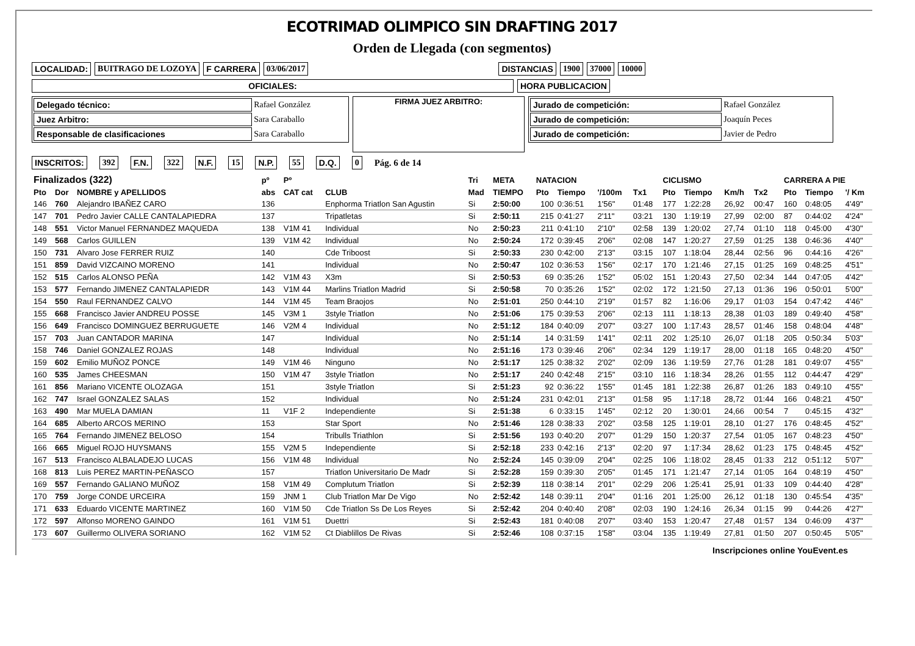ECOTRIMAD OLIMPICO SIN DRAFTING 2017
Orden de Llegada (con segmentos)
LOCALIDAD: BUITRAGO DE LOZOYA F CARRERA 03/06/2017 DISTANCIAS 1900 37000 10000
OFICIALES: HORA PUBLICACION
| Delegado técnico: | Rafael González |
| Juez Arbitro: | Sara Caraballo |
| Responsable de clasificaciones | Sara Caraballo |
FIRMA JUEZ ARBITRO:
| Jurado de competición: | Rafael González |
| Jurado de competición: | Joaquín Peces |
| Jurado de competición: | Javier de Pedro |
INSCRITOS: 392 F.N. 322 N.F. 15 N.P. 55 D.Q. 0 Pág. 6 de 14
| Finalizados (322) | | | pº | Pº | | Tri | META | NATACION | | | | CICLISMO | | | | CARRERA A PIE | | |
| --- | --- | --- | --- | --- | --- | --- | --- | --- | --- | --- | --- | --- | --- | --- | --- | --- | --- | --- |
| Pto | Dor | NOMBRE y APELLIDOS | abs | CAT cat | CLUB | Mad | TIEMPO | Pto | Tiempo | '/100m | Tx1 | Pto | Tiempo | Km/h | Tx2 | Pto | Tiempo | '/ Km |
| 146 | 760 | Alejandro IBAÑEZ CARO | 136 | | Enphorma Triatlon San Agustin | Si | 2:50:00 | 100 | 0:36:51 | 1'56" | 01:48 | 177 | 1:22:28 | 26,92 | 00:47 | 160 | 0:48:05 | 4'49" |
| 147 | 701 | Pedro Javier CALLE CANTALAPIEDRA | 137 | | Tripatletas | Si | 2:50:11 | 215 | 0:41:27 | 2'11" | 03:21 | 130 | 1:19:19 | 27,99 | 02:00 | 87 | 0:44:02 | 4'24" |
| 148 | 551 | Victor Manuel FERNANDEZ MAQUEDA | 138 | V1M 41 | Individual | No | 2:50:23 | 211 | 0:41:10 | 2'10" | 02:58 | 139 | 1:20:02 | 27,74 | 01:10 | 118 | 0:45:00 | 4'30" |
| 149 | 568 | Carlos GUILLEN | 139 | V1M 42 | Individual | No | 2:50:24 | 172 | 0:39:45 | 2'06" | 02:08 | 147 | 1:20:27 | 27,59 | 01:25 | 138 | 0:46:36 | 4'40" |
| 150 | 731 | Alvaro Jose FERRER RUIZ | 140 | | Cde Triboost | Si | 2:50:33 | 230 | 0:42:00 | 2'13" | 03:15 | 107 | 1:18:04 | 28,44 | 02:56 | 96 | 0:44:16 | 4'26" |
| 151 | 859 | David VIZCAINO MORENO | 141 | | Individual | No | 2:50:47 | 102 | 0:36:53 | 1'56" | 02:17 | 170 | 1:21:46 | 27,15 | 01:25 | 169 | 0:48:25 | 4'51" |
| 152 | 515 | Carlos ALONSO PEÑA | 142 | V1M 43 | X3m | Si | 2:50:53 | 69 | 0:35:26 | 1'52" | 05:02 | 151 | 1:20:43 | 27,50 | 02:34 | 144 | 0:47:05 | 4'42" |
| 153 | 577 | Fernando JIMENEZ CANTALAPIEDR | 143 | V1M 44 | Marlins Triatlon Madrid | Si | 2:50:58 | 70 | 0:35:26 | 1'52" | 02:02 | 172 | 1:21:50 | 27,13 | 01:36 | 196 | 0:50:01 | 5'00" |
| 154 | 550 | Raul FERNANDEZ CALVO | 144 | V1M 45 | Team Braojos | No | 2:51:01 | 250 | 0:44:10 | 2'19" | 01:57 | 82 | 1:16:06 | 29,17 | 01:03 | 154 | 0:47:42 | 4'46" |
| 155 | 668 | Francisco Javier ANDREU POSSE | 145 | V3M 1 | 3style Triatlon | No | 2:51:06 | 175 | 0:39:53 | 2'06" | 02:13 | 111 | 1:18:13 | 28,38 | 01:03 | 189 | 0:49:40 | 4'58" |
| 156 | 649 | Francisco DOMINGUEZ BERRUGUETE | 146 | V2M 4 | Individual | No | 2:51:12 | 184 | 0:40:09 | 2'07" | 03:27 | 100 | 1:17:43 | 28,57 | 01:46 | 158 | 0:48:04 | 4'48" |
| 157 | 703 | Juan CANTADOR MARINA | 147 | | Individual | No | 2:51:14 | 14 | 0:31:59 | 1'41" | 02:11 | 202 | 1:25:10 | 26,07 | 01:18 | 205 | 0:50:34 | 5'03" |
| 158 | 746 | Daniel GONZALEZ ROJAS | 148 | | Individual | No | 2:51:16 | 173 | 0:39:46 | 2'06" | 02:34 | 129 | 1:19:17 | 28,00 | 01:18 | 165 | 0:48:20 | 4'50" |
| 159 | 602 | Emilio MUÑOZ PONCE | 149 | V1M 46 | Ninguno | No | 2:51:17 | 125 | 0:38:32 | 2'02" | 02:09 | 136 | 1:19:59 | 27,76 | 01:28 | 181 | 0:49:07 | 4'55" |
| 160 | 535 | James CHEESMAN | 150 | V1M 47 | 3style Triatlon | No | 2:51:17 | 240 | 0:42:48 | 2'15" | 03:10 | 116 | 1:18:34 | 28,26 | 01:55 | 112 | 0:44:47 | 4'29" |
| 161 | 856 | Mariano VICENTE OLOZAGA | 151 | | 3style Triatlon | Si | 2:51:23 | 92 | 0:36:22 | 1'55" | 01:45 | 181 | 1:22:38 | 26,87 | 01:26 | 183 | 0:49:10 | 4'55" |
| 162 | 747 | Israel GONZALEZ SALAS | 152 | | Individual | No | 2:51:24 | 231 | 0:42:01 | 2'13" | 01:58 | 95 | 1:17:18 | 28,72 | 01:44 | 166 | 0:48:21 | 4'50" |
| 163 | 490 | Mar MUELA DAMIAN | 11 | V1F 2 | Independiente | Si | 2:51:38 | 6 | 0:33:15 | 1'45" | 02:12 | 20 | 1:30:01 | 24,66 | 00:54 | 7 | 0:45:15 | 4'32" |
| 164 | 685 | Alberto ARCOS MERINO | 153 | | Star Sport | No | 2:51:46 | 128 | 0:38:33 | 2'02" | 03:58 | 125 | 1:19:01 | 28,10 | 01:27 | 176 | 0:48:45 | 4'52" |
| 165 | 764 | Fernando JIMENEZ BELOSO | 154 | | Tribulls Triathlon | Si | 2:51:56 | 193 | 0:40:20 | 2'07" | 01:29 | 150 | 1:20:37 | 27,54 | 01:05 | 167 | 0:48:23 | 4'50" |
| 166 | 665 | Miguel ROJO HUYSMANS | 155 | V2M 5 | Independiente | Si | 2:52:18 | 233 | 0:42:16 | 2'13" | 02:20 | 97 | 1:17:34 | 28,62 | 01:23 | 175 | 0:48:45 | 4'52" |
| 167 | 513 | Francisco ALBALADEJO LUCAS | 156 | V1M 48 | Individual | No | 2:52:24 | 145 | 0:39:09 | 2'04" | 02:25 | 106 | 1:18:02 | 28,45 | 01:33 | 212 | 0:51:12 | 5'07" |
| 168 | 813 | Luis PEREZ MARTIN-PEÑASCO | 157 | | Triatlon Universitario De Madr | Si | 2:52:28 | 159 | 0:39:30 | 2'05" | 01:45 | 171 | 1:21:47 | 27,14 | 01:05 | 164 | 0:48:19 | 4'50" |
| 169 | 557 | Fernando GALIANO MUÑOZ | 158 | V1M 49 | Complutum Triatlon | Si | 2:52:39 | 118 | 0:38:14 | 2'01" | 02:29 | 206 | 1:25:41 | 25,91 | 01:33 | 109 | 0:44:40 | 4'28" |
| 170 | 759 | Jorge CONDE URCEIRA | 159 | JNM 1 | Club Triatlon Mar De Vigo | No | 2:52:42 | 148 | 0:39:11 | 2'04" | 01:16 | 201 | 1:25:00 | 26,12 | 01:18 | 130 | 0:45:54 | 4'35" |
| 171 | 633 | Eduardo VICENTE MARTINEZ | 160 | V1M 50 | Cde Triatlon Ss De Los Reyes | Si | 2:52:42 | 204 | 0:40:40 | 2'08" | 02:03 | 190 | 1:24:16 | 26,34 | 01:15 | 99 | 0:44:26 | 4'27" |
| 172 | 597 | Alfonso MORENO GAINDO | 161 | V1M 51 | Duettri | Si | 2:52:43 | 181 | 0:40:08 | 2'07" | 03:40 | 153 | 1:20:47 | 27,48 | 01:57 | 134 | 0:46:09 | 4'37" |
| 173 | 607 | Guillermo OLIVERA SORIANO | 162 | V1M 52 | Ct Diablillos De Rivas | Si | 2:52:46 | 108 | 0:37:15 | 1'58" | 03:04 | 135 | 1:19:49 | 27,81 | 01:50 | 207 | 0:50:45 | 5'05" |
Inscripciones online YouEvent.es